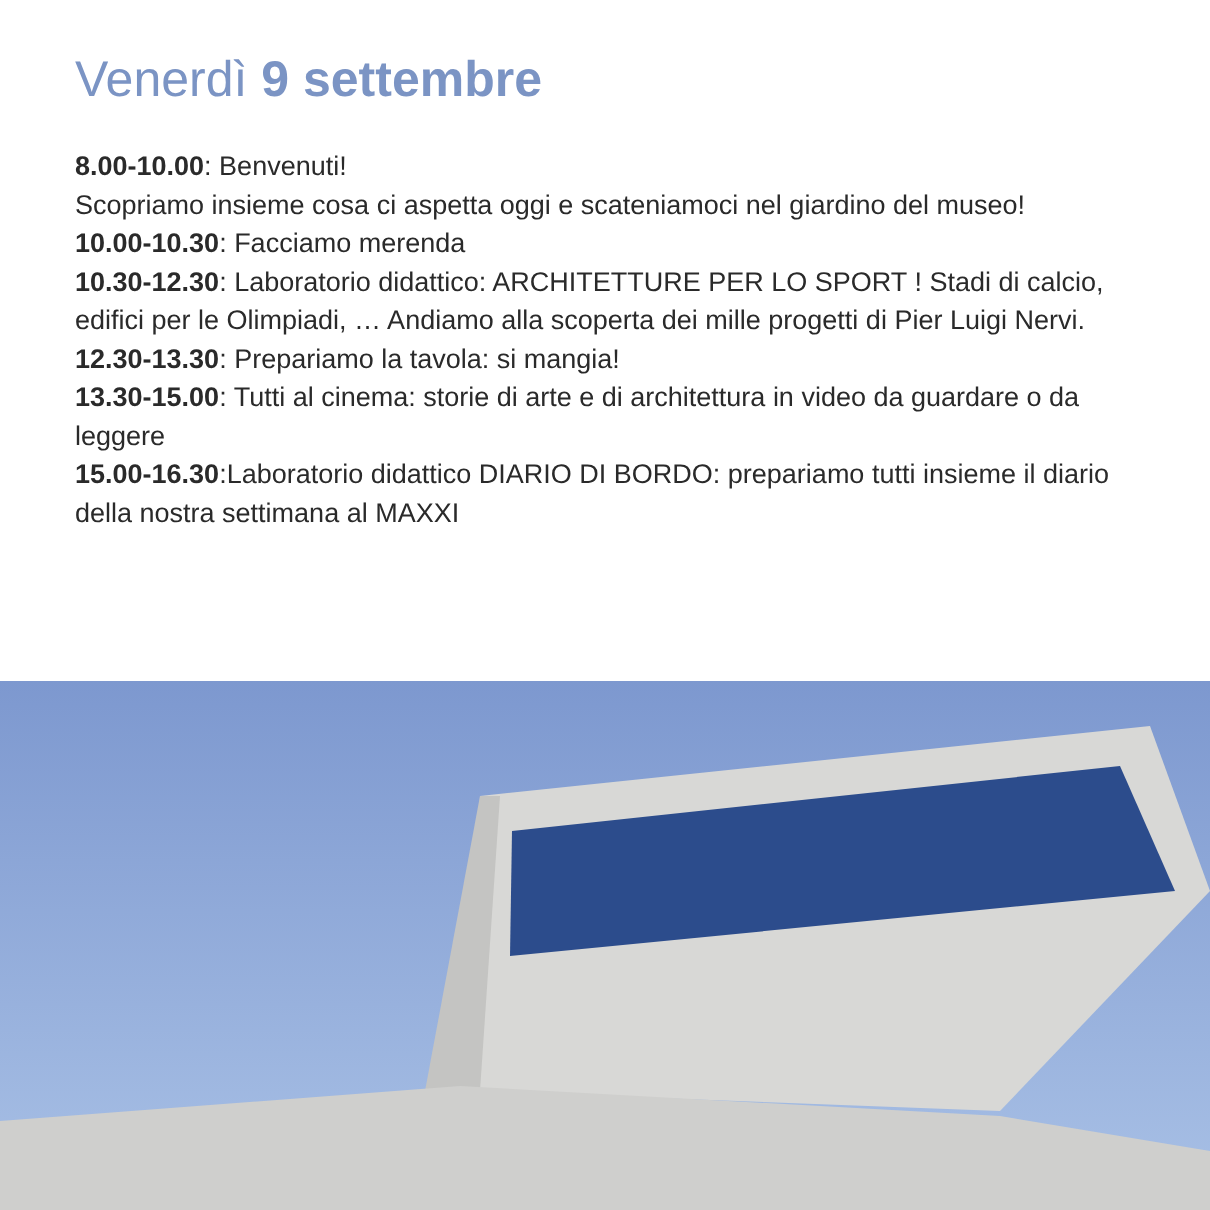Venerdì 9 settembre
8.00-10.00: Benvenuti!
Scopriamo insieme cosa ci aspetta oggi e scateniamoci nel giardino del museo!
10.00-10.30: Facciamo merenda
10.30-12.30: Laboratorio didattico: ARCHITETTURE PER LO SPORT ! Stadi di calcio, edifici per le Olimpiadi, … Andiamo alla scoperta dei mille progetti di Pier Luigi Nervi.
12.30-13.30: Prepariamo la tavola: si mangia!
13.30-15.00: Tutti al cinema: storie di arte e di architettura in video da guardare o da leggere
15.00-16.30:Laboratorio didattico DIARIO DI BORDO: prepariamo tutti insieme il diario della nostra settimana al MAXXI